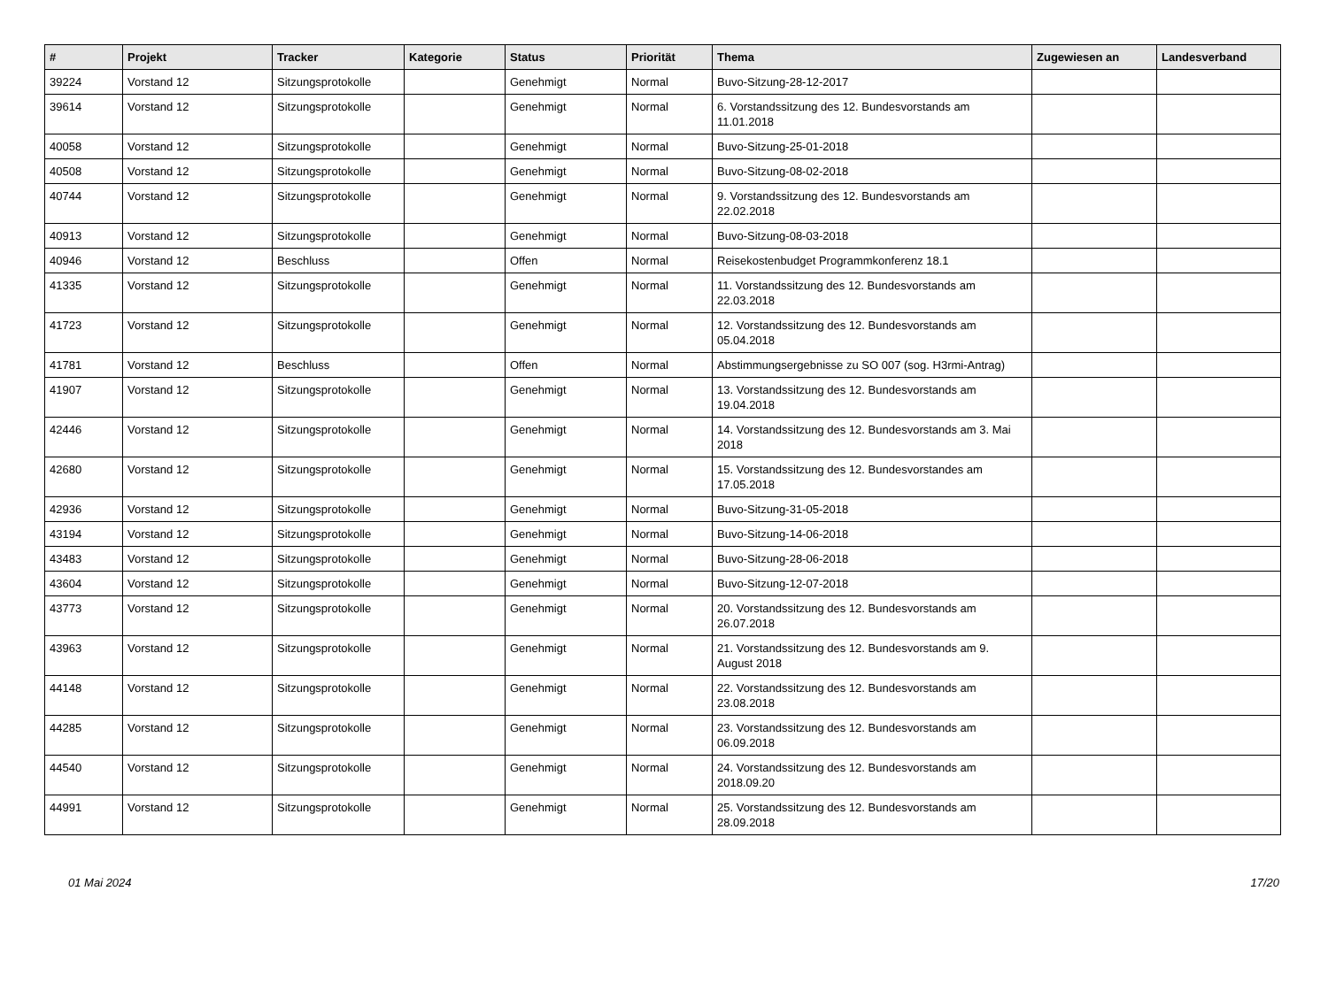| # | Projekt | Tracker | Kategorie | Status | Priorität | Thema | Zugewiesen an | Landesverband |
| --- | --- | --- | --- | --- | --- | --- | --- | --- |
| 39224 | Vorstand 12 | Sitzungsprotokolle | | Genehmigt | Normal | Buvo-Sitzung-28-12-2017 | | |
| 39614 | Vorstand 12 | Sitzungsprotokolle | | Genehmigt | Normal | 6. Vorstandssitzung des 12. Bundesvorstands am 11.01.2018 | | |
| 40058 | Vorstand 12 | Sitzungsprotokolle | | Genehmigt | Normal | Buvo-Sitzung-25-01-2018 | | |
| 40508 | Vorstand 12 | Sitzungsprotokolle | | Genehmigt | Normal | Buvo-Sitzung-08-02-2018 | | |
| 40744 | Vorstand 12 | Sitzungsprotokolle | | Genehmigt | Normal | 9. Vorstandssitzung des 12. Bundesvorstands am 22.02.2018 | | |
| 40913 | Vorstand 12 | Sitzungsprotokolle | | Genehmigt | Normal | Buvo-Sitzung-08-03-2018 | | |
| 40946 | Vorstand 12 | Beschluss | | Offen | Normal | Reisekostenbudget Programmkonferenz 18.1 | | |
| 41335 | Vorstand 12 | Sitzungsprotokolle | | Genehmigt | Normal | 11. Vorstandssitzung des 12. Bundesvorstands am 22.03.2018 | | |
| 41723 | Vorstand 12 | Sitzungsprotokolle | | Genehmigt | Normal | 12. Vorstandssitzung des 12. Bundesvorstands am 05.04.2018 | | |
| 41781 | Vorstand 12 | Beschluss | | Offen | Normal | Abstimmungsergebnisse zu SO 007 (sog. H3rmi-Antrag) | | |
| 41907 | Vorstand 12 | Sitzungsprotokolle | | Genehmigt | Normal | 13. Vorstandssitzung des 12. Bundesvorstands am 19.04.2018 | | |
| 42446 | Vorstand 12 | Sitzungsprotokolle | | Genehmigt | Normal | 14. Vorstandssitzung des 12. Bundesvorstands am 3. Mai 2018 | | |
| 42680 | Vorstand 12 | Sitzungsprotokolle | | Genehmigt | Normal | 15. Vorstandssitzung des 12. Bundesvorstandes am 17.05.2018 | | |
| 42936 | Vorstand 12 | Sitzungsprotokolle | | Genehmigt | Normal | Buvo-Sitzung-31-05-2018 | | |
| 43194 | Vorstand 12 | Sitzungsprotokolle | | Genehmigt | Normal | Buvo-Sitzung-14-06-2018 | | |
| 43483 | Vorstand 12 | Sitzungsprotokolle | | Genehmigt | Normal | Buvo-Sitzung-28-06-2018 | | |
| 43604 | Vorstand 12 | Sitzungsprotokolle | | Genehmigt | Normal | Buvo-Sitzung-12-07-2018 | | |
| 43773 | Vorstand 12 | Sitzungsprotokolle | | Genehmigt | Normal | 20. Vorstandssitzung des 12. Bundesvorstands am 26.07.2018 | | |
| 43963 | Vorstand 12 | Sitzungsprotokolle | | Genehmigt | Normal | 21. Vorstandssitzung des 12. Bundesvorstands am 9. August 2018 | | |
| 44148 | Vorstand 12 | Sitzungsprotokolle | | Genehmigt | Normal | 22. Vorstandssitzung des 12. Bundesvorstands am 23.08.2018 | | |
| 44285 | Vorstand 12 | Sitzungsprotokolle | | Genehmigt | Normal | 23. Vorstandssitzung des 12. Bundesvorstands am 06.09.2018 | | |
| 44540 | Vorstand 12 | Sitzungsprotokolle | | Genehmigt | Normal | 24. Vorstandssitzung des 12. Bundesvorstands am 2018.09.20 | | |
| 44991 | Vorstand 12 | Sitzungsprotokolle | | Genehmigt | Normal | 25. Vorstandssitzung des 12. Bundesvorstands am 28.09.2018 | | |
01 Mai 2024 17/20